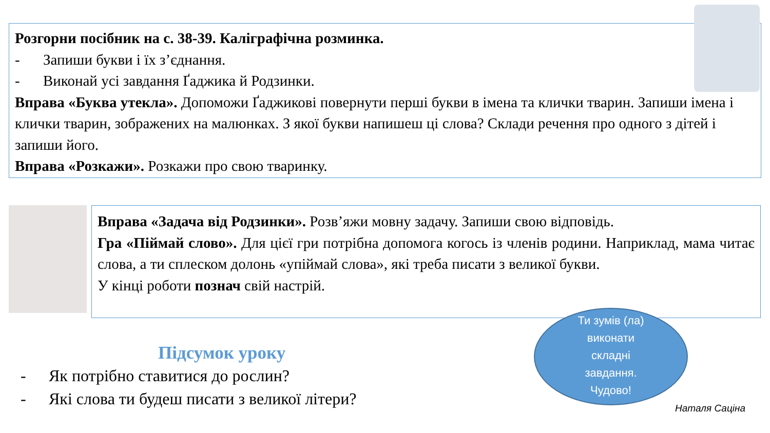Розгорни посібник на с. 38-39. Каліграфічна розминка.
- Запиши букви і їх з’єднання.
- Виконай усі завдання Ґаджика й Родзинки.
Вправа «Буква утекла». Допоможи Ґаджикові повернути перші букви в імена та клички тварин. Запиши імена і клички тварин, зображених на малюнках. З якої букви напишеш ці слова? Склади речення про одного з дітей і запиши його.
Вправа «Розкажи». Розкажи про свою тваринку.
Вправа «Задача від Родзинки». Розв’яжи мовну задачу. Запиши свою відповідь.
Гра «Піймай слово». Для цієї гри потрібна допомога когось із членів родини. Наприклад, мама читає слова, а ти сплеском долонь «упіймай слова», які треба писати з великої букви.
У кінці роботи познач свій настрій.
Підсумок уроку
- Як потрібно ставитися до рослин?
- Які слова ти будеш писати з великої літери?
Ти зумів (ла)
виконати
складні
завдання.
Чудово!
Наталя Саціна